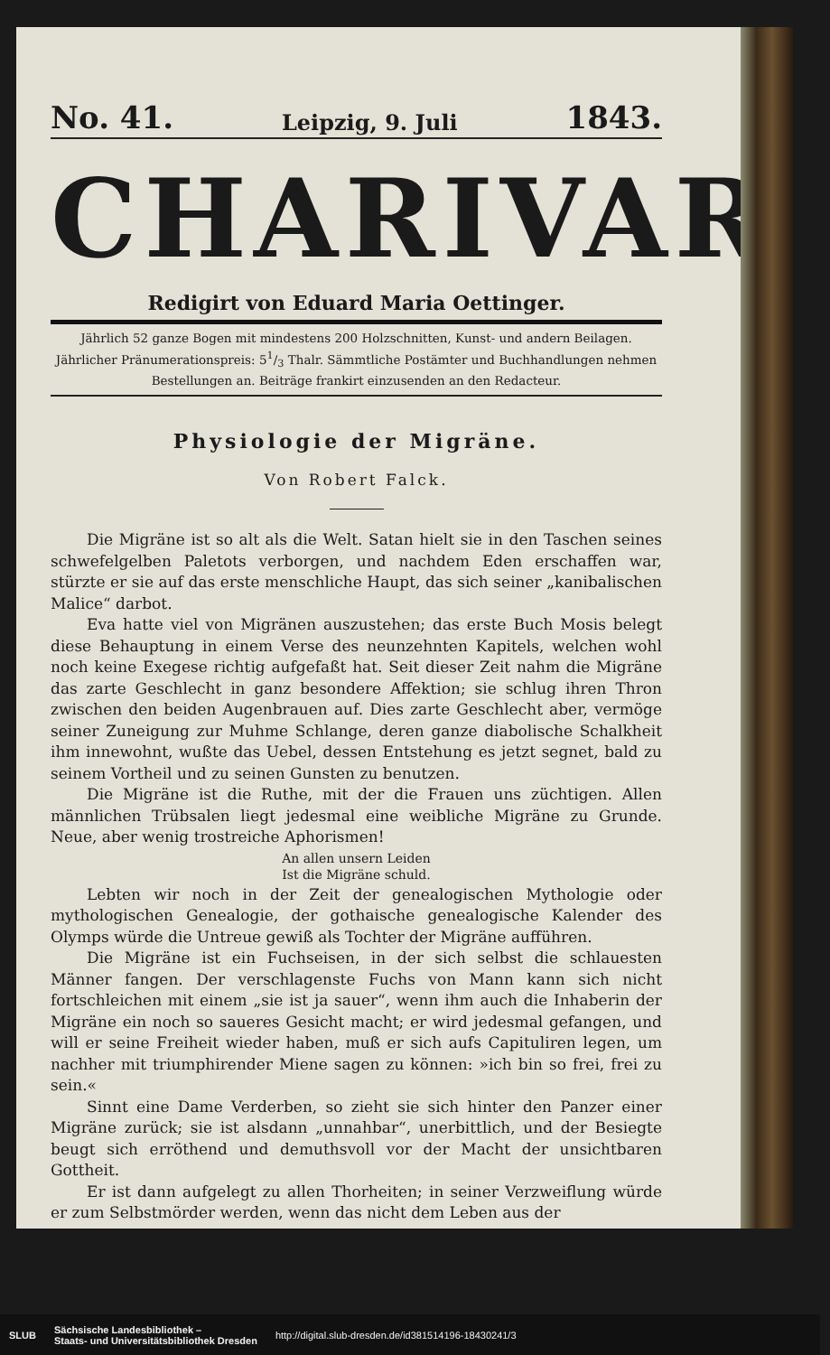No. 41. Leipzig, 9. Juli 1843.
CHARIVARI
Redigirt von Eduard Maria Oettinger.
Jährlich 52 ganze Bogen mit mindestens 200 Holzschnitten, Kunst- und andern Beilagen. Jährlicher Pränumerationspreis: 51/3 Thalr. Sämmtliche Postämter und Buchhandlungen nehmen Bestellungen an. Beiträge frankirt einzusenden an den Redacteur.
Physiologie der Migräne.
Von Robert Falck.
Die Migräne ist so alt als die Welt. Satan hielt sie in den Taschen seines schwefelgelben Paletots verborgen, und nachdem Eden erschaffen war, stürzte er sie auf das erste menschliche Haupt, das sich seiner „kanibalischen Malice“ darbot.
Eva hatte viel von Migränen auszustehen; das erste Buch Mosis belegt diese Behauptung in einem Verse des neunzehnten Kapitels, welchen wohl noch keine Exegese richtig aufgefaßt hat. Seit dieser Zeit nahm die Migräne das zarte Geschlecht in ganz besondere Affektion; sie schlug ihren Thron zwischen den beiden Augenbrauen auf. Dies zarte Geschlecht aber, vermöge seiner Zuneigung zur Muhme Schlange, deren ganze diabolische Schalkheit ihm innewohnt, wußte das Uebel, dessen Entstehung es jetzt segnet, bald zu seinem Vortheil und zu seinen Gunsten zu benutzen.
Die Migräne ist die Ruthe, mit der die Frauen uns züchtigen. Allen männlichen Trübsalen liegt jedesmal eine weibliche Migräne zu Grunde. Neue, aber wenig trostreiche Aphorismen!
An allen unsern Leiden
Ist die Migräne schuld.
Lebten wir noch in der Zeit der genealogischen Mythologie oder mythologischen Genealogie, der gothaische genealogische Kalender des Olymps würde die Untreue gewiß als Tochter der Migräne aufführen.
Die Migräne ist ein Fuchseisen, in der sich selbst die schlauesten Männer fangen. Der verschlagenste Fuchs von Mann kann sich nicht fortschleichen mit einem „sie ist ja sauer“, wenn ihm auch die Inhaberin der Migräne ein noch so saueres Gesicht macht; er wird jedesmal gefangen, und will er seine Freiheit wieder haben, muß er sich aufs Capituliren legen, um nachher mit triumphirender Miene sagen zu können: »ich bin so frei, frei zu sein.«
Sinnt eine Dame Verderben, so zieht sie sich hinter den Panzer einer Migräne zurück; sie ist alsdann „unnahbar“, unerbittlich, und der Besiegte beugt sich erröthend und demuthsvoll vor der Macht der unsichtbaren Gottheit.
Er ist dann aufgelegt zu allen Thorheiten; in seiner Verzweiflung würde er zum Selbstmörder werden, wenn das nicht dem Leben aus der
SLUB Sächsische Landesbibliothek –
Staats- und Universitätsbibliothek Dresden http://digital.slub-dresden.de/id381514196-18430241/3